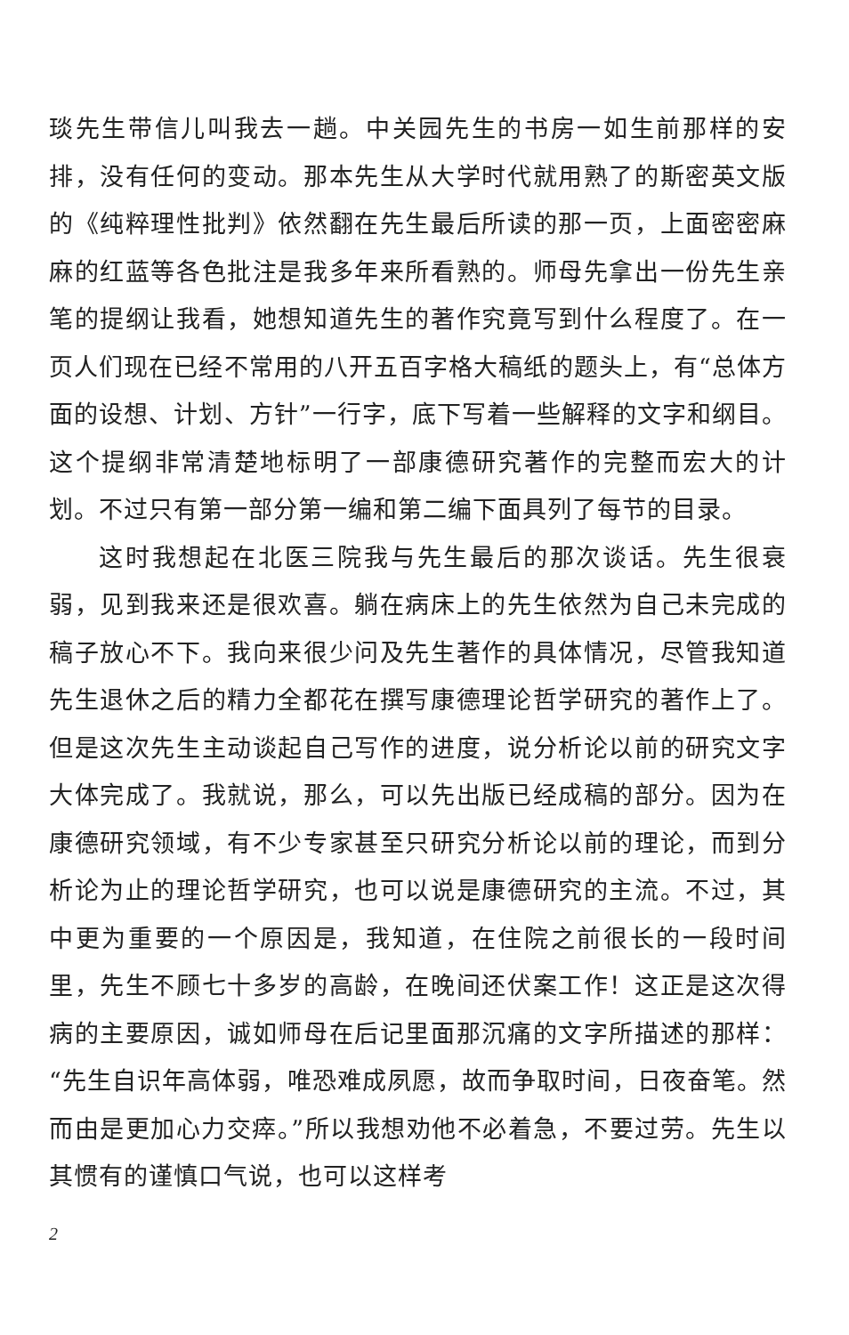琰先生带信儿叫我去一趟。中关园先生的书房一如生前那样的安排，没有任何的变动。那本先生从大学时代就用熟了的斯密英文版的《纯粹理性批判》依然翻在先生最后所读的那一页，上面密密麻麻的红蓝等各色批注是我多年来所看熟的。师母先拿出一份先生亲笔的提纲让我看，她想知道先生的著作究竟写到什么程度了。在一页人们现在已经不常用的八开五百字格大稿纸的题头上，有“总体方面的设想、计划、方针”一行字，底下写着一些解释的文字和纲目。这个提纲非常清楚地标明了一部康德研究著作的完整而宏大的计划。不过只有第一部分第一编和第二编下面具列了每节的目录。
这时我想起在北医三院我与先生最后的那次谈话。先生很衰弱，见到我来还是很欢喜。躺在病床上的先生依然为自己未完成的稿子放心不下。我向来很少问及先生著作的具体情况，尽管我知道先生退休之后的精力全都花在撰写康德理论哲学研究的著作上了。但是这次先生主动谈起自己写作的进度，说分析论以前的研究文字大体完成了。我就说，那么，可以先出版已经成稿的部分。因为在康德研究领域，有不少专家甚至只研究分析论以前的理论，而到分析论为止的理论哲学研究，也可以说是康德研究的主流。不过，其中更为重要的一个原因是，我知道，在住院之前很长的一段时间里，先生不顾七十多岁的高龄，在晚间还伏案工作！这正是这次得病的主要原因，诚如师母在后记里面那沉痛的文字所描述的那样：“先生自识年高体弱，唯恐难成夙愿，故而争取时间，日夜奋笔。然而由是更加心力交瘁。”所以我想劝他不必着急，不要过劳。先生以其惯有的谨慎口气说，也可以这样考
2